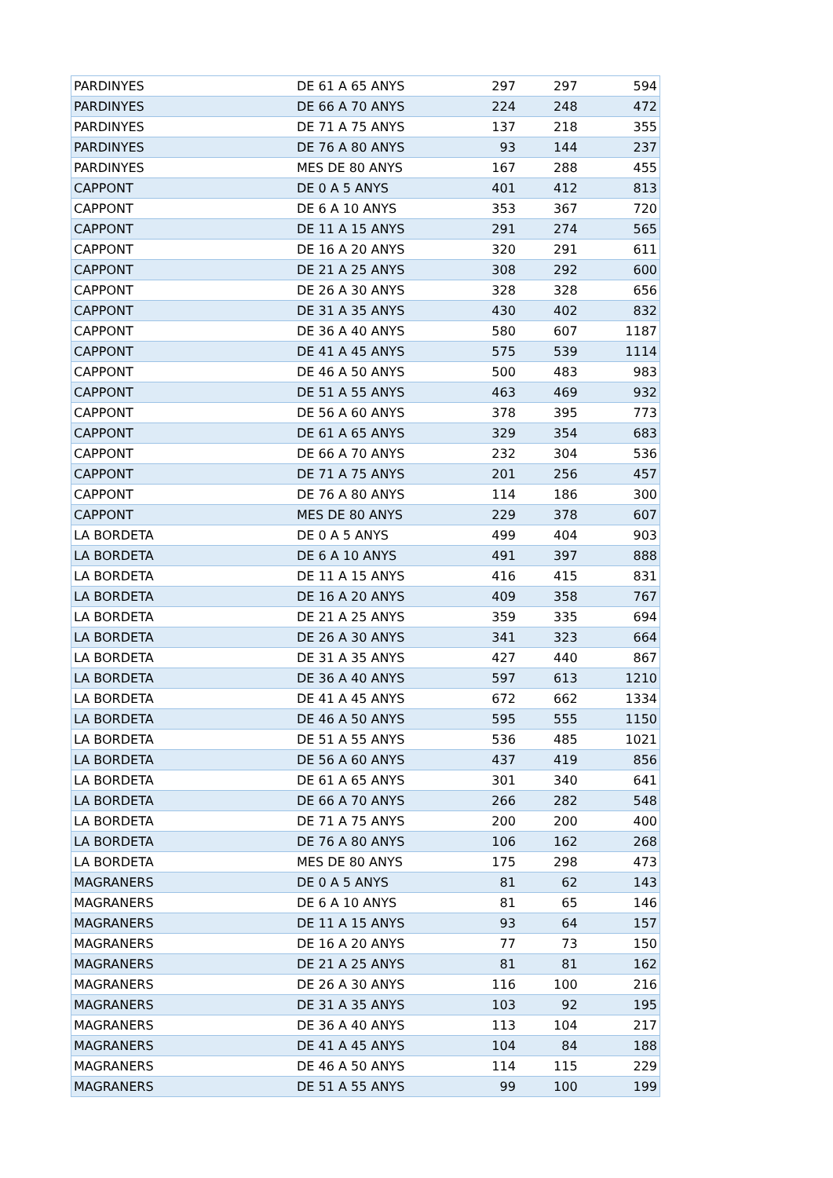| PARDINYES | DE 61 A 65 ANYS | 297 | 297 | 594 |
| PARDINYES | DE 66 A 70 ANYS | 224 | 248 | 472 |
| PARDINYES | DE 71 A 75 ANYS | 137 | 218 | 355 |
| PARDINYES | DE 76 A 80 ANYS | 93 | 144 | 237 |
| PARDINYES | MES DE 80 ANYS | 167 | 288 | 455 |
| CAPPONT | DE 0 A 5 ANYS | 401 | 412 | 813 |
| CAPPONT | DE 6 A 10 ANYS | 353 | 367 | 720 |
| CAPPONT | DE 11 A 15 ANYS | 291 | 274 | 565 |
| CAPPONT | DE 16 A 20 ANYS | 320 | 291 | 611 |
| CAPPONT | DE 21 A 25 ANYS | 308 | 292 | 600 |
| CAPPONT | DE 26 A 30 ANYS | 328 | 328 | 656 |
| CAPPONT | DE 31 A 35 ANYS | 430 | 402 | 832 |
| CAPPONT | DE 36 A 40 ANYS | 580 | 607 | 1187 |
| CAPPONT | DE 41 A 45 ANYS | 575 | 539 | 1114 |
| CAPPONT | DE 46 A 50 ANYS | 500 | 483 | 983 |
| CAPPONT | DE 51 A 55 ANYS | 463 | 469 | 932 |
| CAPPONT | DE 56 A 60 ANYS | 378 | 395 | 773 |
| CAPPONT | DE 61 A 65 ANYS | 329 | 354 | 683 |
| CAPPONT | DE 66 A 70 ANYS | 232 | 304 | 536 |
| CAPPONT | DE 71 A 75 ANYS | 201 | 256 | 457 |
| CAPPONT | DE 76 A 80 ANYS | 114 | 186 | 300 |
| CAPPONT | MES DE 80 ANYS | 229 | 378 | 607 |
| LA BORDETA | DE 0 A 5 ANYS | 499 | 404 | 903 |
| LA BORDETA | DE 6 A 10 ANYS | 491 | 397 | 888 |
| LA BORDETA | DE 11 A 15 ANYS | 416 | 415 | 831 |
| LA BORDETA | DE 16 A 20 ANYS | 409 | 358 | 767 |
| LA BORDETA | DE 21 A 25 ANYS | 359 | 335 | 694 |
| LA BORDETA | DE 26 A 30 ANYS | 341 | 323 | 664 |
| LA BORDETA | DE 31 A 35 ANYS | 427 | 440 | 867 |
| LA BORDETA | DE 36 A 40 ANYS | 597 | 613 | 1210 |
| LA BORDETA | DE 41 A 45 ANYS | 672 | 662 | 1334 |
| LA BORDETA | DE 46 A 50 ANYS | 595 | 555 | 1150 |
| LA BORDETA | DE 51 A 55 ANYS | 536 | 485 | 1021 |
| LA BORDETA | DE 56 A 60 ANYS | 437 | 419 | 856 |
| LA BORDETA | DE 61 A 65 ANYS | 301 | 340 | 641 |
| LA BORDETA | DE 66 A 70 ANYS | 266 | 282 | 548 |
| LA BORDETA | DE 71 A 75 ANYS | 200 | 200 | 400 |
| LA BORDETA | DE 76 A 80 ANYS | 106 | 162 | 268 |
| LA BORDETA | MES DE 80 ANYS | 175 | 298 | 473 |
| MAGRANERS | DE 0 A 5 ANYS | 81 | 62 | 143 |
| MAGRANERS | DE 6 A 10 ANYS | 81 | 65 | 146 |
| MAGRANERS | DE 11 A 15 ANYS | 93 | 64 | 157 |
| MAGRANERS | DE 16 A 20 ANYS | 77 | 73 | 150 |
| MAGRANERS | DE 21 A 25 ANYS | 81 | 81 | 162 |
| MAGRANERS | DE 26 A 30 ANYS | 116 | 100 | 216 |
| MAGRANERS | DE 31 A 35 ANYS | 103 | 92 | 195 |
| MAGRANERS | DE 36 A 40 ANYS | 113 | 104 | 217 |
| MAGRANERS | DE 41 A 45 ANYS | 104 | 84 | 188 |
| MAGRANERS | DE 46 A 50 ANYS | 114 | 115 | 229 |
| MAGRANERS | DE 51 A 55 ANYS | 99 | 100 | 199 |